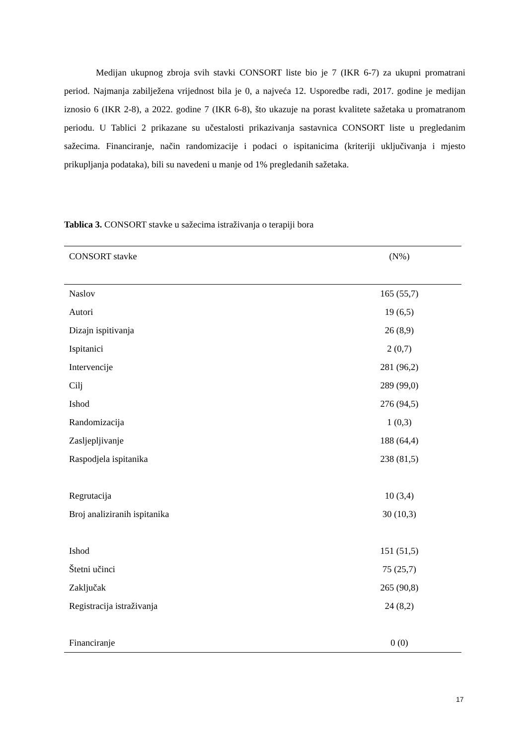Medijan ukupnog zbroja svih stavki CONSORT liste bio je 7 (IKR 6-7) za ukupni promatrani period. Najmanja zabilježena vrijednost bila je 0, a najveća 12. Usporedbe radi, 2017. godine je medijan iznosio 6 (IKR 2-8), a 2022. godine 7 (IKR 6-8), što ukazuje na porast kvalitete sažetaka u promatranom periodu. U Tablici 2 prikazane su učestalosti prikazivanja sastavnica CONSORT liste u pregledanim sažecima. Financiranje, način randomizacije i podaci o ispitanicima (kriteriji uključivanja i mjesto prikupljanja podataka), bili su navedeni u manje od 1% pregledanih sažetaka.
Tablica 3. CONSORT stavke u sažecima istraživanja o terapiji bora
| CONSORT stavke | (N%) |
| --- | --- |
| Naslov | 165 (55,7) |
| Autori | 19 (6,5) |
| Dizajn ispitivanja | 26 (8,9) |
| Ispitanici | 2 (0,7) |
| Intervencije | 281 (96,2) |
| Cilj | 289 (99,0) |
| Ishod | 276 (94,5) |
| Randomizacija | 1 (0,3) |
| Zasljepljivanje | 188 (64,4) |
| Raspodjela ispitanika | 238 (81,5) |
| Regrutacija | 10 (3,4) |
| Broj analiziranih ispitanika | 30 (10,3) |
| Ishod | 151 (51,5) |
| Štetni učinci | 75 (25,7) |
| Zaključak | 265 (90,8) |
| Registracija istraživanja | 24 (8,2) |
| Financiranje | 0 (0) |
17